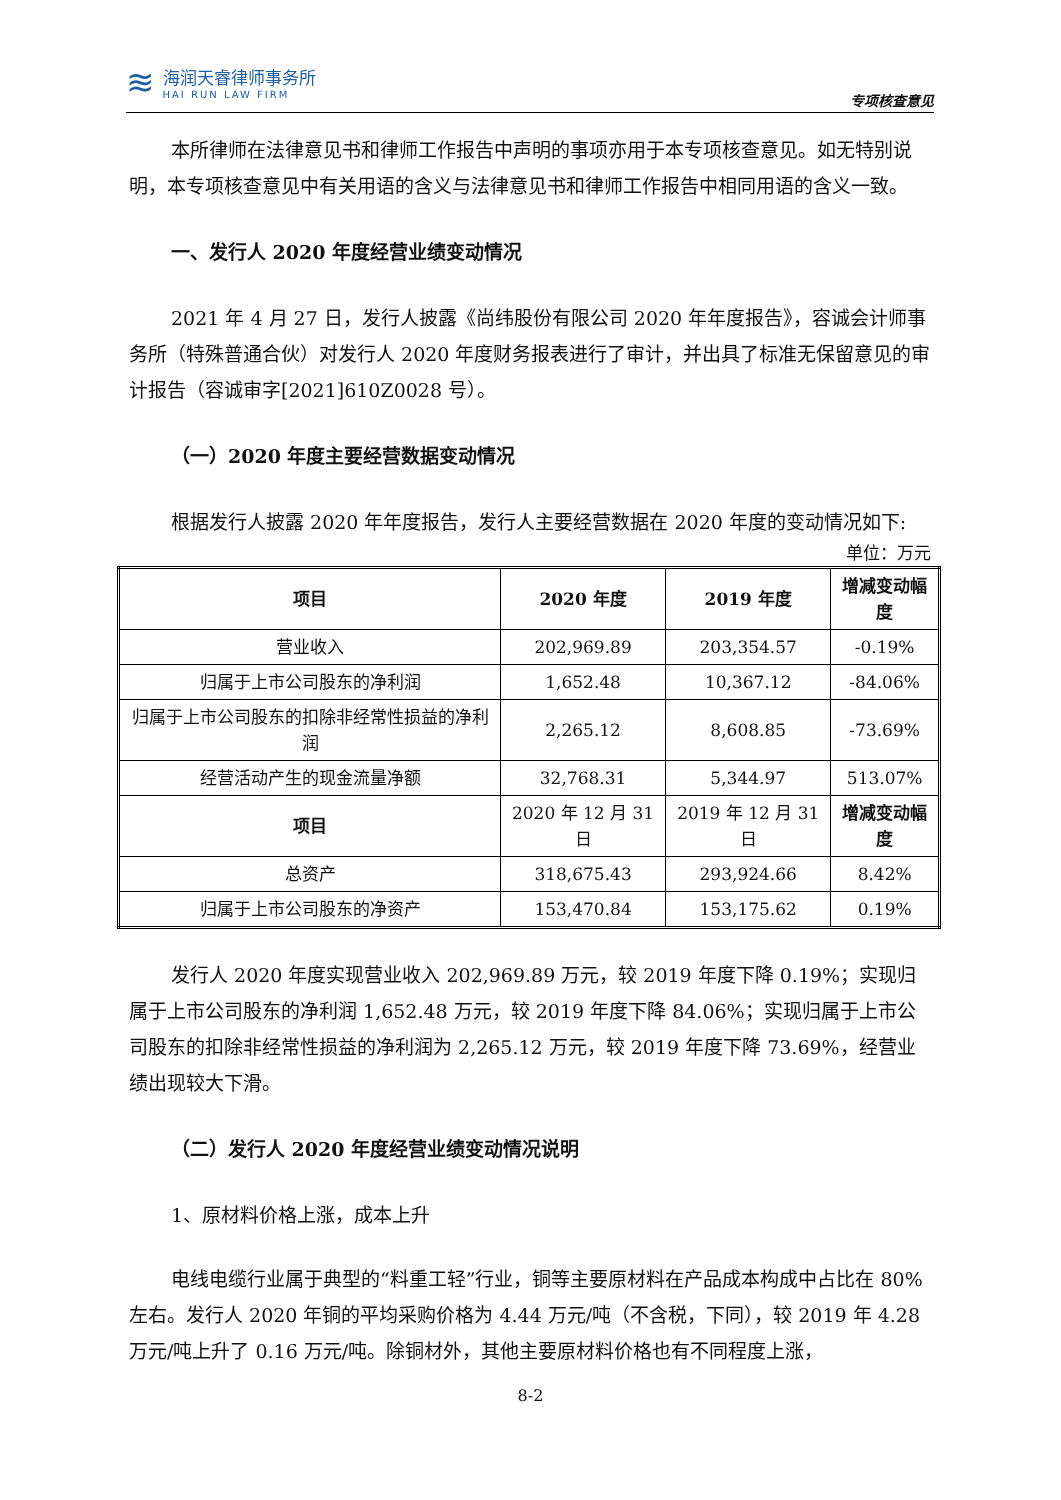≋
海润天睿律师事务所
HAI RUN LAW FIRM
专项核查意见
本所律师在法律意见书和律师工作报告中声明的事项亦用于本专项核查意见。如无特别说明，本专项核查意见中有关用语的含义与法律意见书和律师工作报告中相同用语的含义一致。
一、发行人 2020 年度经营业绩变动情况
2021 年 4 月 27 日，发行人披露《尚纬股份有限公司 2020 年年度报告》，容诚会计师事务所（特殊普通合伙）对发行人 2020 年度财务报表进行了审计，并出具了标准无保留意见的审计报告（容诚审字[2021]610Z0028 号）。
（一）2020 年度主要经营数据变动情况
根据发行人披露 2020 年年度报告，发行人主要经营数据在 2020 年度的变动情况如下:
单位：万元
| 项目 | 2020 年度 | 2019 年度 | 增减变动幅度 |
| --- | --- | --- | --- |
| 营业收入 | 202,969.89 | 203,354.57 | -0.19% |
| 归属于上市公司股东的净利润 | 1,652.48 | 10,367.12 | -84.06% |
| 归属于上市公司股东的扣除非经常性损益的净利润 | 2,265.12 | 8,608.85 | -73.69% |
| 经营活动产生的现金流量净额 | 32,768.31 | 5,344.97 | 513.07% |
| 项目 | 2020 年 12 月 31 日 | 2019 年 12 月 31 日 | 增减变动幅度 |
| 总资产 | 318,675.43 | 293,924.66 | 8.42% |
| 归属于上市公司股东的净资产 | 153,470.84 | 153,175.62 | 0.19% |
发行人 2020 年度实现营业收入 202,969.89 万元，较 2019 年度下降 0.19%；实现归属于上市公司股东的净利润 1,652.48 万元，较 2019 年度下降 84.06%；实现归属于上市公司股东的扣除非经常性损益的净利润为 2,265.12 万元，较 2019 年度下降 73.69%，经营业绩出现较大下滑。
（二）发行人 2020 年度经营业绩变动情况说明
1、原材料价格上涨，成本上升
电线电缆行业属于典型的“料重工轻”行业，铜等主要原材料在产品成本构成中占比在 80%左右。发行人 2020 年铜的平均采购价格为 4.44 万元/吨（不含税，下同），较 2019 年 4.28 万元/吨上升了 0.16 万元/吨。除铜材外，其他主要原材料价格也有不同程度上涨，
8-2